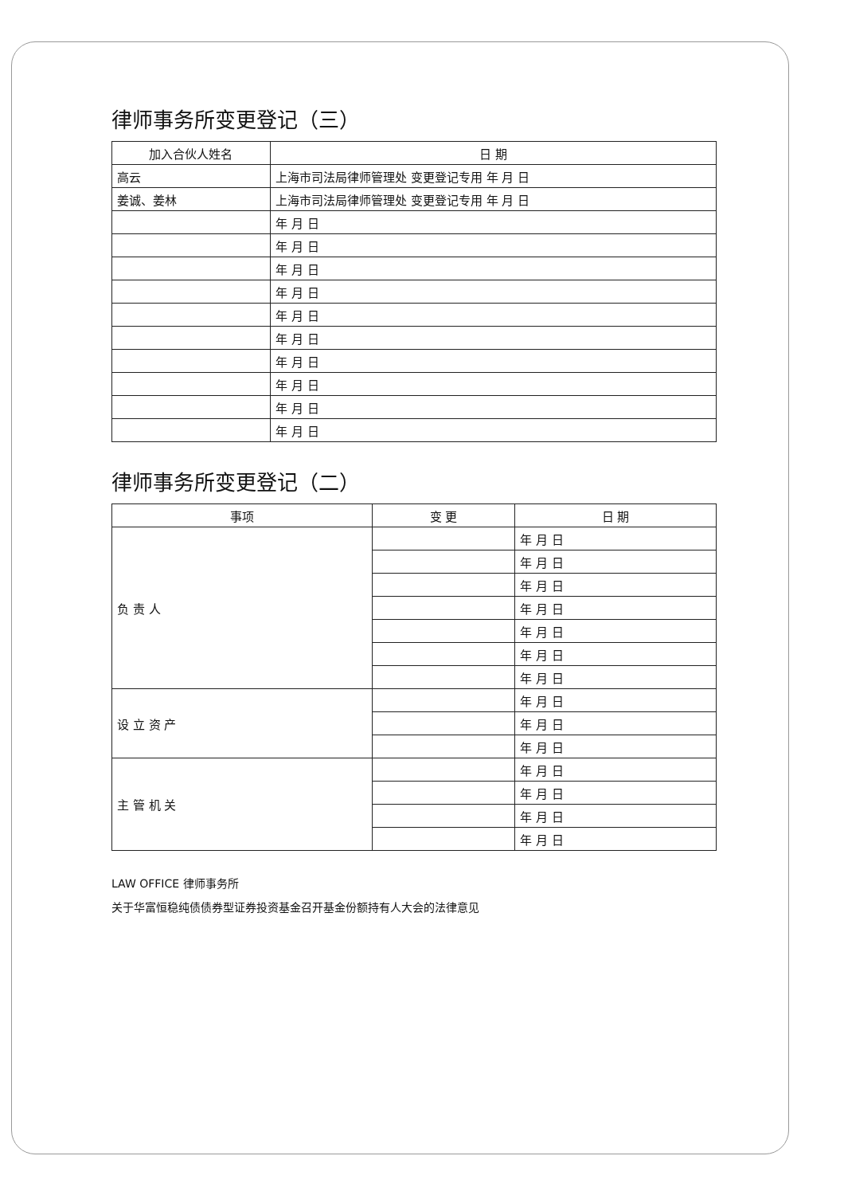律师事务所变更登记（三）
| 加入合伙人姓名 | 日 期 |
| --- | --- |
| 高云 | 上海市司法局律师管理处 变更登记专用 年 月 日 |
| 姜诚、姜林 | 上海市司法局律师管理处 变更登记专用 年 月 日 |
| | 年 月 日 |
| | 年 月 日 |
| | 年 月 日 |
| | 年 月 日 |
| | 年 月 日 |
| | 年 月 日 |
| | 年 月 日 |
| | 年 月 日 |
| | 年 月 日 |
| | 年 月 日 |
律师事务所变更登记（二）
| 事项 | 变 更 | 日 期 |
| --- | --- | --- |
| 负 责 人 | | 年 月 日 |
| | | 年 月 日 |
| | | 年 月 日 |
| | | 年 月 日 |
| | | 年 月 日 |
| | | 年 月 日 |
| | | 年 月 日 |
| 设 立 资 产 | | 年 月 日 |
| | | 年 月 日 |
| | | 年 月 日 |
| 主 管 机 关 | | 年 月 日 |
| | | 年 月 日 |
| | | 年 月 日 |
| | | 年 月 日 |
LAW OFFICE 律师事务所
关于华富恒稳纯债债券型证券投资基金召开基金份额持有人大会的法律意见